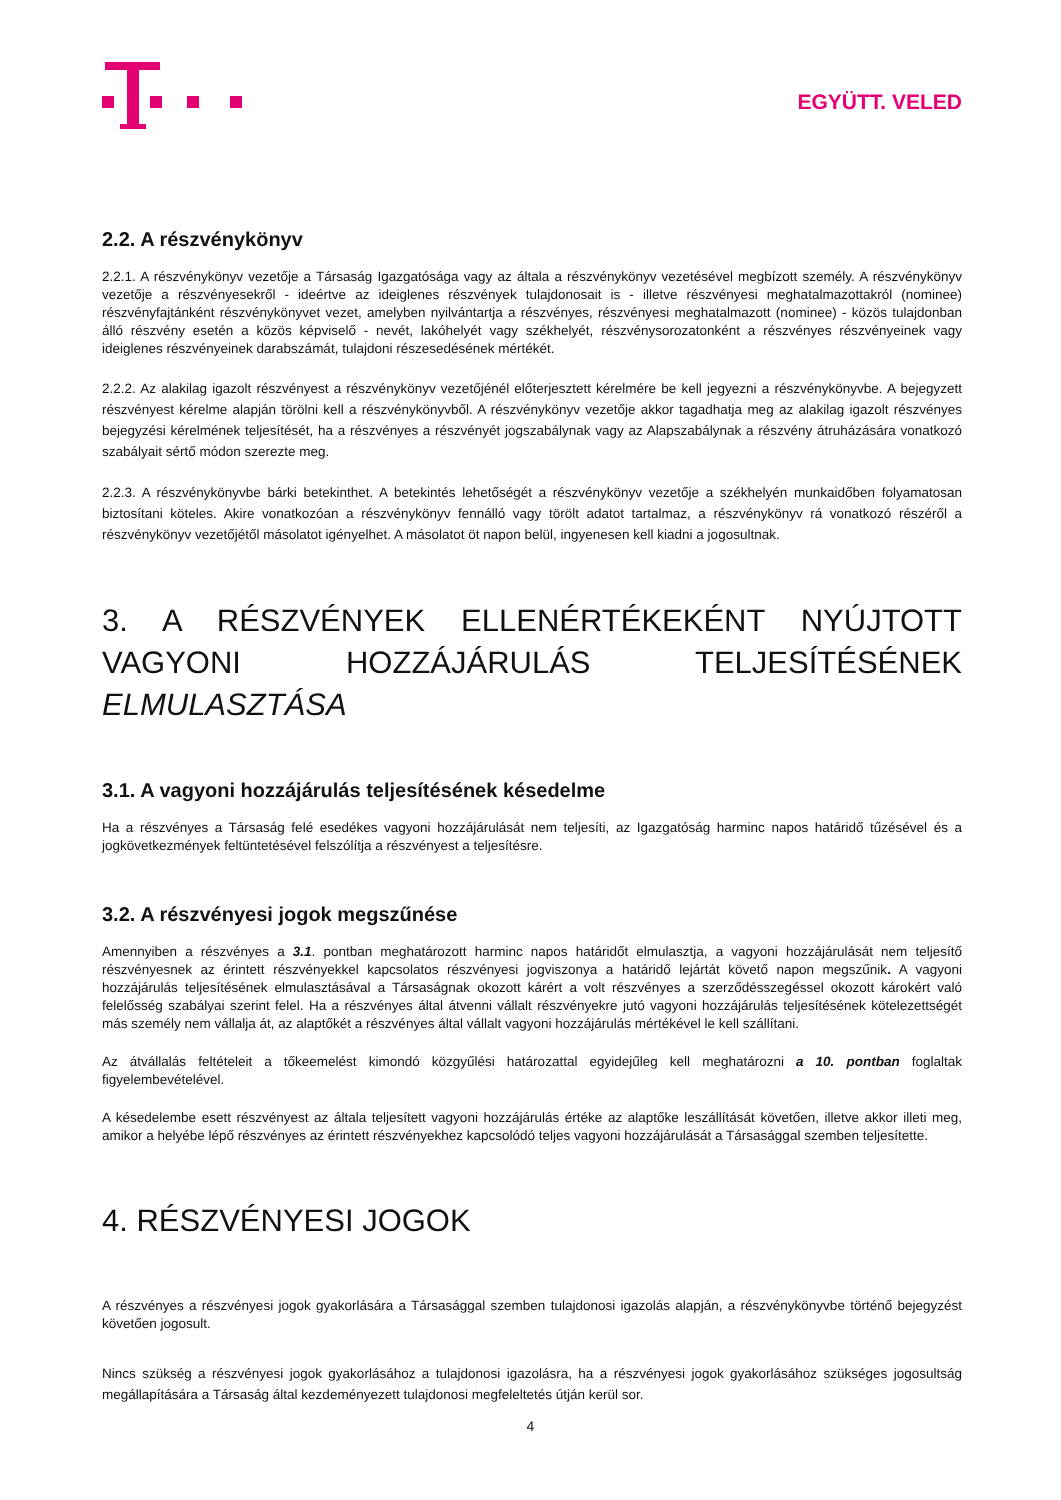EGYÜTT. VELED
2.2. A részvénykönyv
2.2.1. A részvénykönyv vezetője a Társaság Igazgatósága vagy az általa a részvénykönyv vezetésével megbízott személy. A részvénykönyv vezetője a részvényesekről - ideértve az ideiglenes részvények tulajdonosait is - illetve részvényesi meghatalmazottakról (nominee) részvényfajtánként részvénykönyvet vezet, amelyben nyilvántartja a részvényes, részvényesi meghatalmazott (nominee) - közös tulajdonban álló részvény esetén a közös képviselő - nevét, lakóhelyét vagy székhelyét, részvénysorozatonként a részvényes részvényeinek vagy ideiglenes részvényeinek darabszámát, tulajdoni részesedésének mértékét.
2.2.2. Az alakilag igazolt részvényest a részvénykönyv vezetőjénél előterjesztett kérelmére be kell jegyezni a részvénykönyvbe. A bejegyzett részvényest kérelme alapján törölni kell a részvénykönyvből. A részvénykönyv vezetője akkor tagadhatja meg az alakilag igazolt részvényes bejegyzési kérelmének teljesítését, ha a részvényes a részvényét jogszabálynak vagy az Alapszabálynak a részvény átruházására vonatkozó szabályait sértő módon szerezte meg.
2.2.3. A részvénykönyvbe bárki betekinthet. A betekintés lehetőségét a részvénykönyv vezetője a székhelyén munkaidőben folyamatosan biztosítani köteles. Akire vonatkozóan a részvénykönyv fennálló vagy törölt adatot tartalmaz, a részvénykönyv rá vonatkozó részéről a részvénykönyv vezetőjétől másolatot igényelhet. A másolatot öt napon belül, ingyenesen kell kiadni a jogosultnak.
3. A RÉSZVÉNYEK ELLENÉRTÉKEKÉNT NYÚJTOTT VAGYONI HOZZÁJÁRULÁS TELJESÍTÉSÉNEK ELMULASZTÁSA
3.1. A vagyoni hozzájárulás teljesítésének késedelme
Ha a részvényes a Társaság felé esedékes vagyoni hozzájárulását nem teljesíti, az Igazgatóság harminc napos határidő tűzésével és a jogkövetkezmények feltüntetésével felszólítja a részvényest a teljesítésre.
3.2. A részvényesi jogok megszűnése
Amennyiben a részvényes a 3.1. pontban meghatározott harminc napos határidőt elmulasztja, a vagyoni hozzájárulását nem teljesítő részvényesnek az érintett részvényekkel kapcsolatos részvényesi jogviszonya a határidő lejártát követő napon megszűnik. A vagyoni hozzájárulás teljesítésének elmulasztásával a Társaságnak okozott kárért a volt részvényes a szerződésszegéssel okozott károkért való felelősség szabályai szerint felel. Ha a részvényes által átvenni vállalt részvényekre jutó vagyoni hozzájárulás teljesítésének kötelezettségét más személy nem vállalja át, az alaptőkét a részvényes által vállalt vagyoni hozzájárulás mértékével le kell szállítani.
Az átvállalás feltételeit a tőkeemelést kimondó közgyűlési határozattal egyidejűleg kell meghatározni a 10. pontban foglaltak figyelembevételével.
A késedelembe esett részvényest az általa teljesített vagyoni hozzájárulás értéke az alaptőke leszállítását követően, illetve akkor illeti meg, amikor a helyébe lépő részvényes az érintett részvényekhez kapcsolódó teljes vagyoni hozzájárulását a Társasággal szemben teljesítette.
4. RÉSZVÉNYESI JOGOK
A részvényes a részvényesi jogok gyakorlására a Társasággal szemben tulajdonosi igazolás alapján, a részvénykönyvbe történő bejegyzést követően jogosult.
Nincs szükség a részvényesi jogok gyakorlásához a tulajdonosi igazolásra, ha a részvényesi jogok gyakorlásához szükséges jogosultság megállapítására a Társaság által kezdeményezett tulajdonosi megfeleltetés útján kerül sor.
4